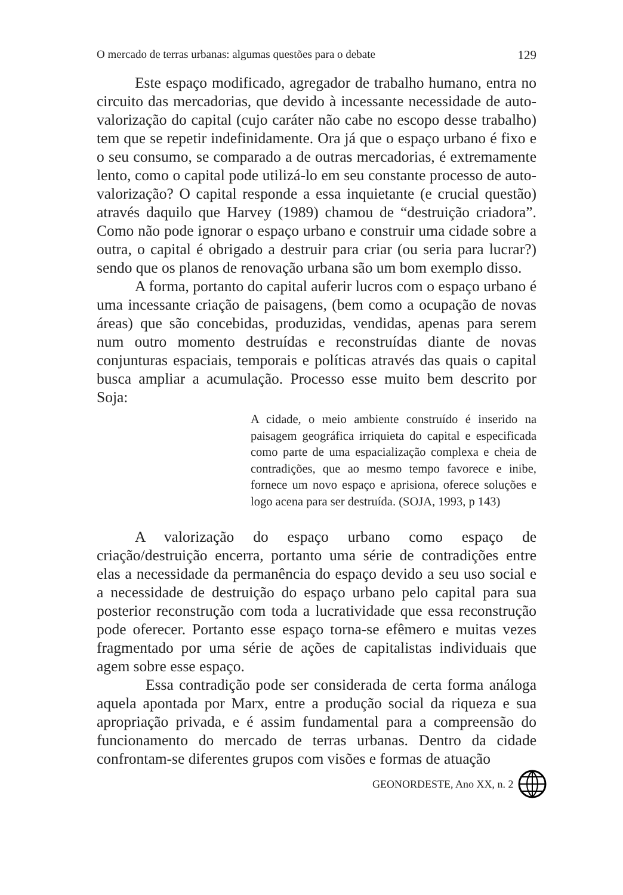O mercado de terras urbanas: algumas questões para o debate 129
Este espaço modificado, agregador de trabalho humano, entra no circuito das mercadorias, que devido à incessante necessidade de auto-valorização do capital (cujo caráter não cabe no escopo desse trabalho) tem que se repetir indefinidamente. Ora já que o espaço urbano é fixo e o seu consumo, se comparado a de outras mercadorias, é extremamente lento, como o capital pode utilizá-lo em seu constante processo de auto-valorização? O capital responde a essa inquietante (e crucial questão) através daquilo que Harvey (1989) chamou de “destruição criadora”. Como não pode ignorar o espaço urbano e construir uma cidade sobre a outra, o capital é obrigado a destruir para criar (ou seria para lucrar?) sendo que os planos de renovação urbana são um bom exemplo disso.
A forma, portanto do capital auferir lucros com o espaço urbano é uma incessante criação de paisagens, (bem como a ocupação de novas áreas) que são concebidas, produzidas, vendidas, apenas para serem num outro momento destruídas e reconstruídas diante de novas conjunturas espaciais, temporais e políticas através das quais o capital busca ampliar a acumulação. Processo esse muito bem descrito por Soja:
A cidade, o meio ambiente construído é inserido na paisagem geográfica irriquieta do capital e especificada como parte de uma espacialização complexa e cheia de contradições, que ao mesmo tempo favorece e inibe, fornece um novo espaço e aprisiona, oferece soluções e logo acena para ser destruída. (SOJA, 1993, p 143)
A valorização do espaço urbano como espaço de criação/destruição encerra, portanto uma série de contradições entre elas a necessidade da permanência do espaço devido a seu uso social e a necessidade de destruição do espaço urbano pelo capital para sua posterior reconstrução com toda a lucratividade que essa reconstrução pode oferecer. Portanto esse espaço torna-se efêmero e muitas vezes fragmentado por uma série de ações de capitalistas individuais que agem sobre esse espaço.
Essa contradição pode ser considerada de certa forma análoga aquela apontada por Marx, entre a produção social da riqueza e sua apropriação privada, e é assim fundamental para a compreensão do funcionamento do mercado de terras urbanas. Dentro da cidade confrontam-se diferentes grupos com visões e formas de atuação
GEONORDESTE, Ano XX, n. 2